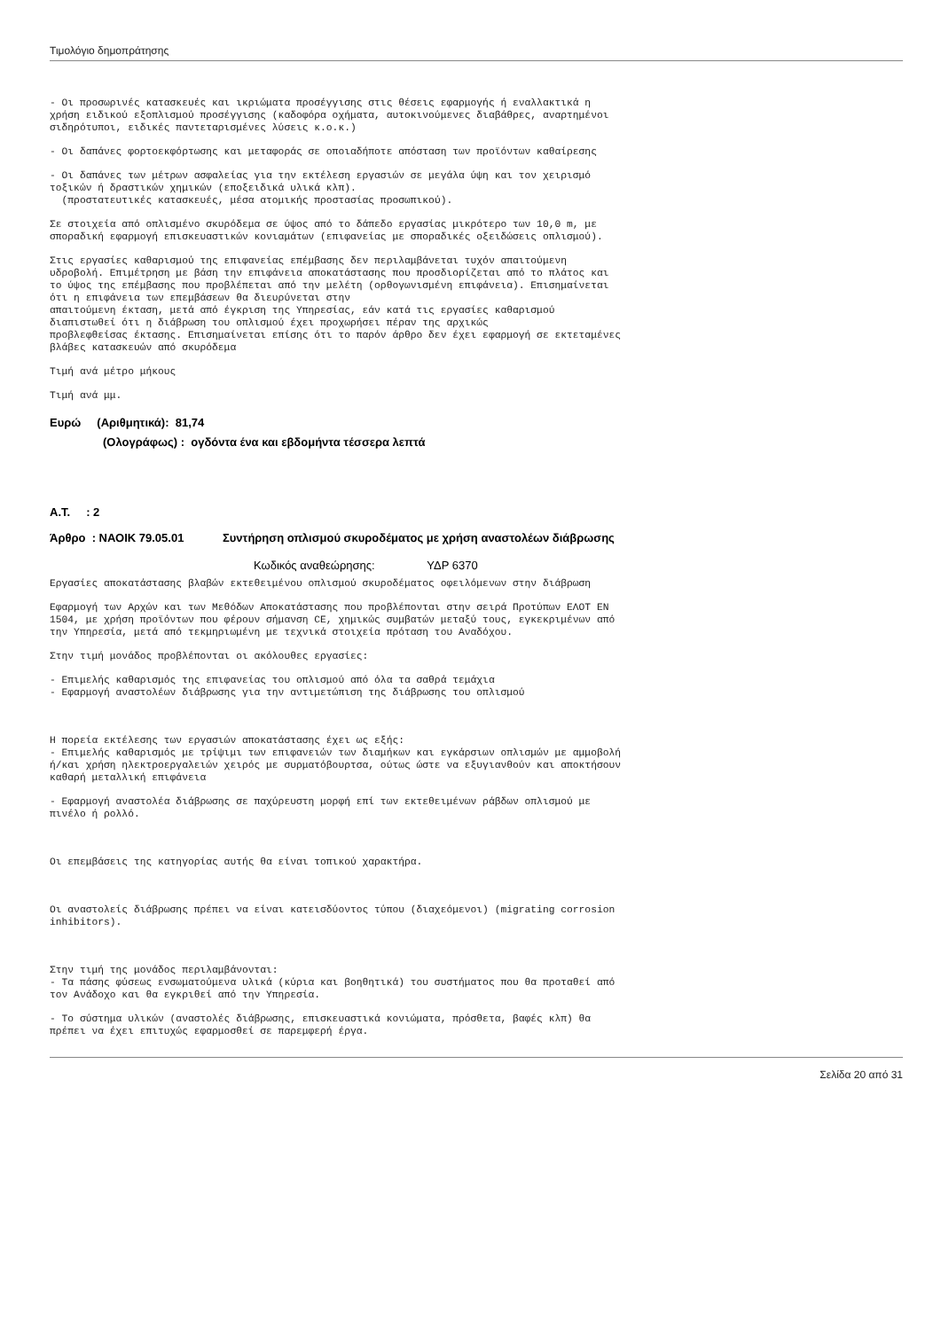Τιμολόγιο δημοπράτησης
- Οι προσωρινές κατασκευές και ικριώματα προσέγγισης στις θέσεις εφαρμογής ή εναλλακτικά η χρήση ειδικού εξοπλισμού προσέγγισης (καδοφόρα οχήματα, αυτοκινούμενες διαβάθρες, αναρτημένοι σιδηρότυποι, ειδικές παντεταρισμένες λύσεις κ.ο.κ.)
- Οι δαπάνες φορτοεκφόρτωσης και μεταφοράς σε οποιαδήποτε απόσταση των προϊόντων καθαίρεσης
- Οι δαπάνες των μέτρων ασφαλείας για την εκτέλεση εργασιών σε μεγάλα ύψη και τον χειρισμό τοξικών ή δραστικών χημικών (εποξειδικά υλικά κλπ). (προστατευτικές κατασκευές, μέσα ατομικής προστασίας προσωπικού).
Σε στοιχεία από οπλισμένο σκυρόδεμα σε ύψος από το δάπεδο εργασίας μικρότερο των 10,0 m, με σποραδική εφαρμογή επισκευαστικών κονιαμάτων (επιφανείας με σποραδικές οξειδώσεις οπλισμού).
Στις εργασίες καθαρισμού της επιφανείας επέμβασης δεν περιλαμβάνεται τυχόν απαιτούμενη υδροβολή. Επιμέτρηση με βάση την επιφάνεια αποκατάστασης που προσδιορίζεται από το πλάτος και το ύψος της επέμβασης που προβλέπεται από την μελέτη (ορθογωνισμένη επιφάνεια). Επισημαίνεται ότι η επιφάνεια των επεμβάσεων θα διευρύνεται στην απαιτούμενη έκταση, μετά από έγκριση της Υπηρεσίας, εάν κατά τις εργασίες καθαρισμού διαπιστωθεί ότι η διάβρωση του οπλισμού έχει προχωρήσει πέραν της αρχικώς προβλεφθείσας έκτασης. Επισημαίνεται επίσης ότι το παρόν άρθρο δεν έχει εφαρμογή σε εκτεταμένες βλάβες κατασκευών από σκυρόδεμα
Τιμή ανά μέτρο μήκους
Τιμή ανά μμ.
Ευρώ (Αριθμητικά): 81,74
(Ολογράφως) : ογδόντα ένα και εβδομήντα τέσσερα λεπτά
Α.Τ. : 2
Άρθρο : ΝΑΟΙΚ 79.05.01 Συντήρηση οπλισμού σκυροδέματος με χρήση αναστολέων διάβρωσης
Κωδικός αναθεώρησης: ΥΔΡ 6370
Εργασίες αποκατάστασης βλαβών εκτεθειμένου οπλισμού σκυροδέματος οφειλόμενων στην διάβρωση
Εφαρμογή των Αρχών και των Μεθόδων Αποκατάστασης που προβλέπονται στην σειρά Προτύπων ΕΛΟΤ ΕΝ 1504, με χρήση προϊόντων που φέρουν σήμανση CE, χημικώς συμβατών μεταξύ τους, εγκεκριμένων από την Υπηρεσία, μετά από τεκμηριωμένη με τεχνικά στοιχεία πρόταση του Αναδόχου.
Στην τιμή μονάδος προβλέπονται οι ακόλουθες εργασίες:
- Επιμελής καθαρισμός της επιφανείας του οπλισμού από όλα τα σαθρά τεμάχια - Εφαρμογή αναστολέων διάβρωσης για την αντιμετώπιση της διάβρωσης του οπλισμού
Η πορεία εκτέλεσης των εργασιών αποκατάστασης έχει ως εξής: - Επιμελής καθαρισμός με τρίψιμι των επιφανειών των διαμήκων και εγκάρσιων οπλισμών με αμμοβολή ή/και χρήση ηλεκτροεργαλειών χειρός με συρματόβουρτσα, ούτως ώστε να εξυγιανθούν και αποκτήσουν καθαρή μεταλλική επιφάνεια
- Εφαρμογή αναστολέα διάβρωσης σε παχύρευστη μορφή επί των εκτεθειμένων ράβδων οπλισμού με πινέλο ή ρολλό.
Οι επεμβάσεις της κατηγορίας αυτής θα είναι τοπικού χαρακτήρα.
Οι αναστολείς διάβρωσης πρέπει να είναι κατεισδύοντος τύπου (διαχεόμενοι) (migrating corrosion inhibitors).
Στην τιμή της μονάδος περιλαμβάνονται: - Τα πάσης φύσεως ενσωματούμενα υλικά (κύρια και βοηθητικά) του συστήματος που θα προταθεί από τον Ανάδοχο και θα εγκριθεί από την Υπηρεσία.
- Το σύστημα υλικών (αναστολές διάβρωσης, επισκευαστικά κονιώματα, πρόσθετα, βαφές κλπ) θα πρέπει να έχει επιτυχώς εφαρμοσθεί σε παρεμφερή έργα.
Σελίδα 20 από 31